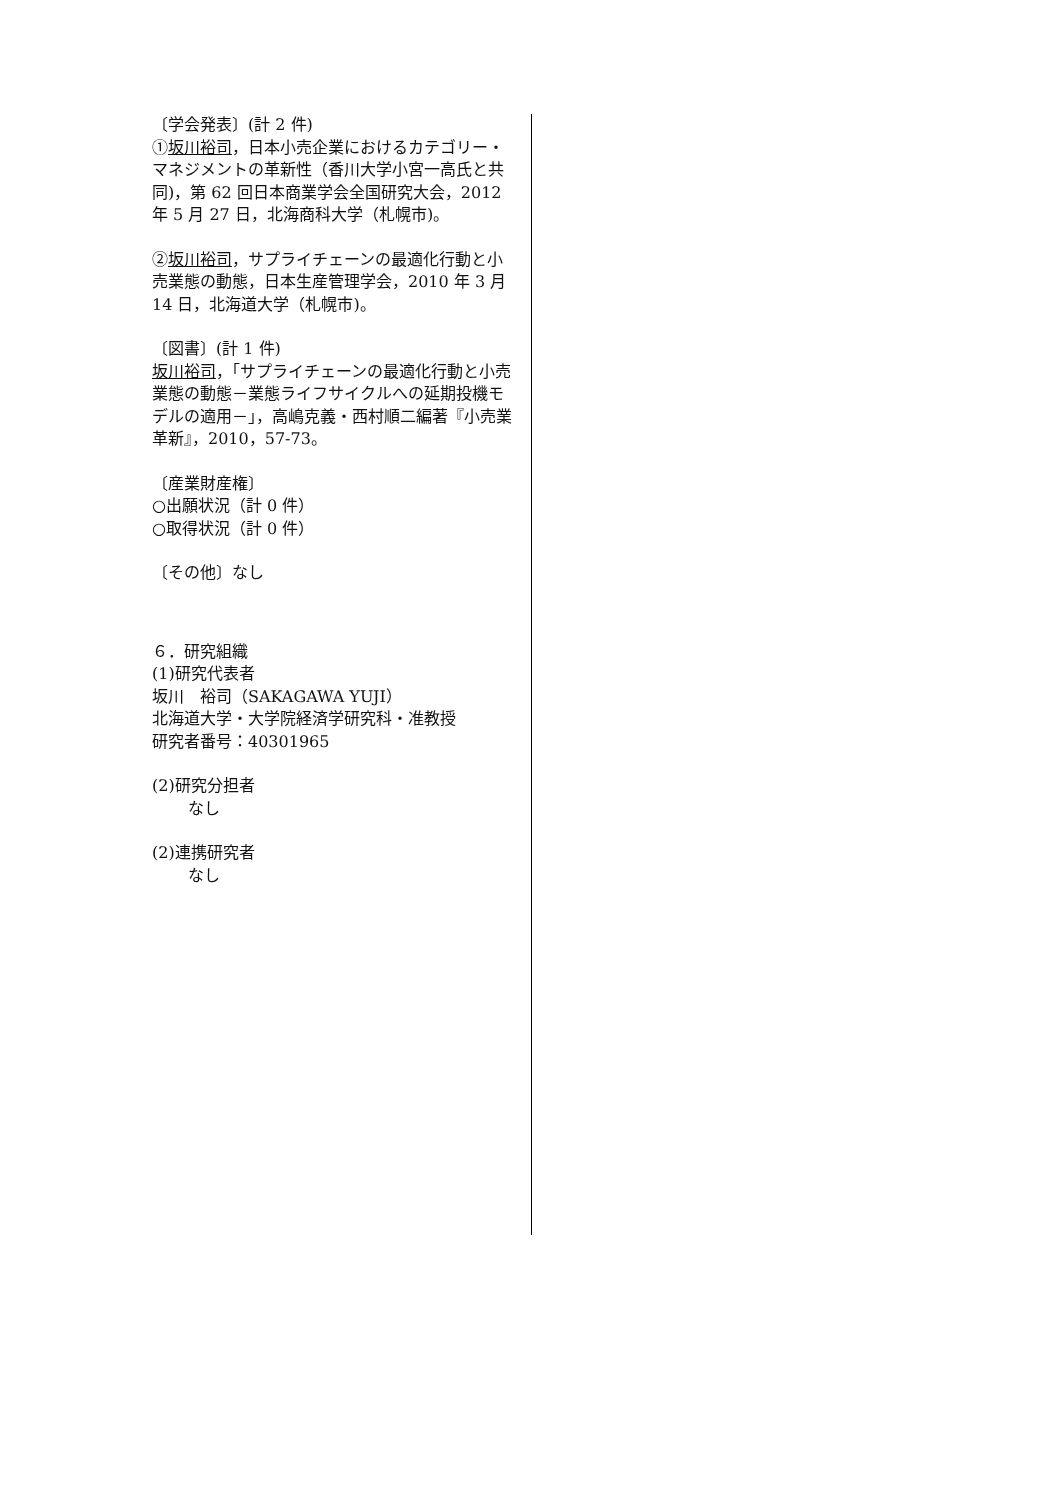〔学会発表〕(計 2 件)
①坂川裕司，日本小売企業におけるカテゴリー・マネジメントの革新性（香川大学小宮一高氏と共同)，第 62 回日本商業学会全国研究大会，2012 年 5 月 27 日，北海商科大学（札幌市)。
②坂川裕司，サプライチェーンの最適化行動と小売業態の動態，日本生産管理学会，2010 年 3 月 14 日，北海道大学（札幌市)。
〔図書〕(計 1 件)
坂川裕司，「サプライチェーンの最適化行動と小売業態の動態－業態ライフサイクルへの延期投機モデルの適用－」，高嶋克義・西村順二編著『小売業革新』，2010，57-73。
〔産業財産権〕
○出願状況（計 0 件）
○取得状況（計 0 件）
〔その他〕なし
６．研究組織
(1)研究代表者
坂川　裕司（SAKAGAWA YUJI）
北海道大学・大学院経済学研究科・准教授
研究者番号：40301965
(2)研究分担者
なし
(2)連携研究者
なし